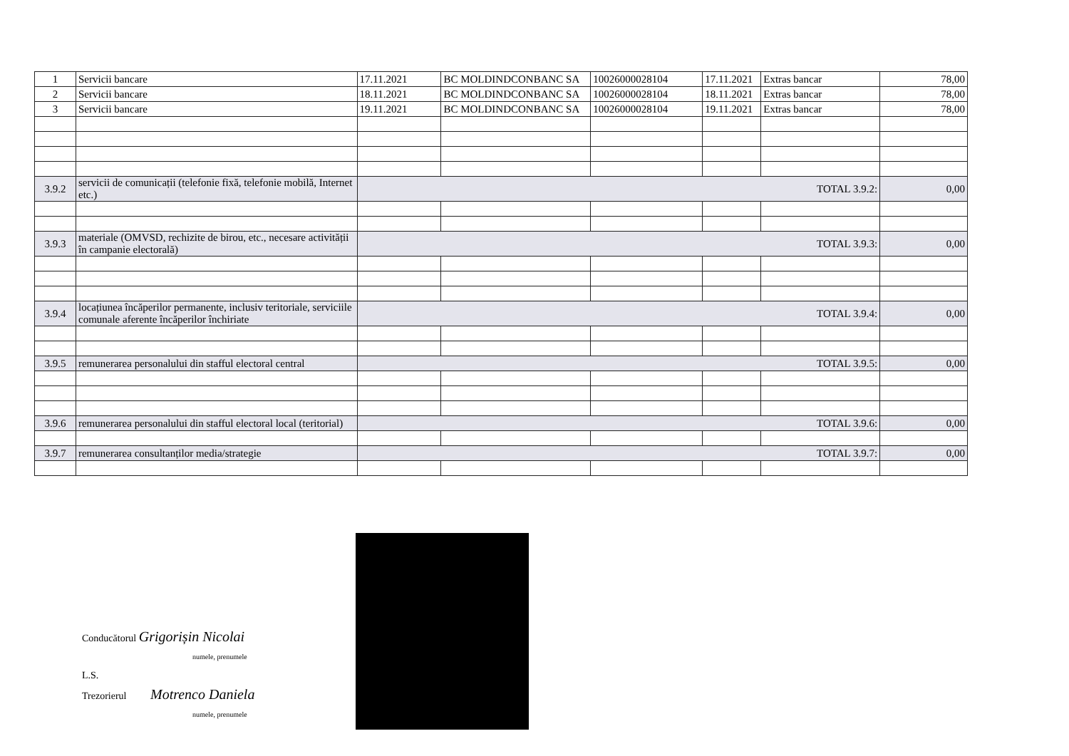| 1 | Servicii bancare | 17.11.2021 | BC MOLDINDCONBANC SA | 10026000028104 | 17.11.2021 | Extras bancar | 78,00 |
| 2 | Servicii bancare | 18.11.2021 | BC MOLDINDCONBANC SA | 10026000028104 | 18.11.2021 | Extras bancar | 78,00 |
| 3 | Servicii bancare | 19.11.2021 | BC MOLDINDCONBANC SA | 10026000028104 | 19.11.2021 | Extras bancar | 78,00 |
| 3.9.2 | servicii de comunicații (telefonie fixă, telefonie mobilă, Internet etc.) | TOTAL 3.9.2: | | | | | 0,00 |
| 3.9.3 | materiale (OMVSD, rechizite de birou, etc., necesare activității în campanie electorală) | TOTAL 3.9.3: | | | | | 0,00 |
| 3.9.4 | locațiunea încăperilor permanente, inclusiv teritoriale, serviciile comunale aferente încăperilor închiriate | TOTAL 3.9.4: | | | | | 0,00 |
| 3.9.5 | remunerarea personalului din stafful electoral central | TOTAL 3.9.5: | | | | | 0,00 |
| 3.9.6 | remunerarea personalului din stafful electoral local (teritorial) | TOTAL 3.9.6: | | | | | 0,00 |
| 3.9.7 | remunerarea consultanților media/strategie | TOTAL 3.9.7: | | | | | 0,00 |
Conducătorul Grigorișin Nicolai
numele, prenumele
L.S.
Trezorierul Motrenco Daniela
numele, prenumele